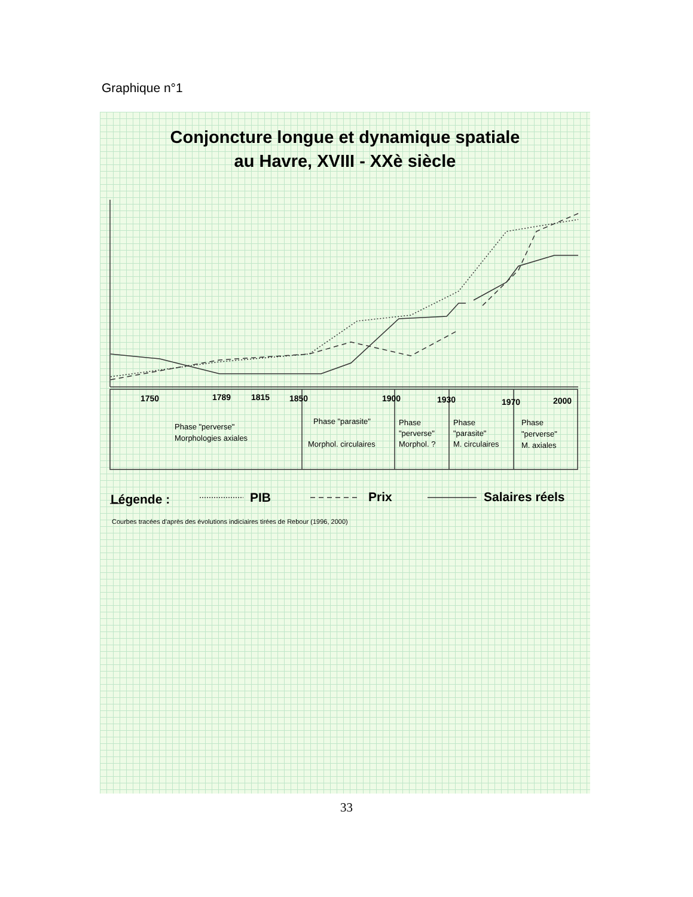Graphique n°1
Conjoncture longue et dynamique spatiale
au Havre, XVIII - XXè siècle
1750
1789
1815
1850
1900
1930
1970
2000
Phase "perverse"
Morphologies axiales
Phase "parasite"
Morphol. circulaires
Phase
"perverse"
Morphol. ?
Phase
"parasite"
M. circulaires
Phase
"perverse"
M. axiales
Légende :
PIB
Prix
Salaires réels
Courbes tracées d'après des évolutions indiciaires tirées de Rebour (1996, 2000)
33